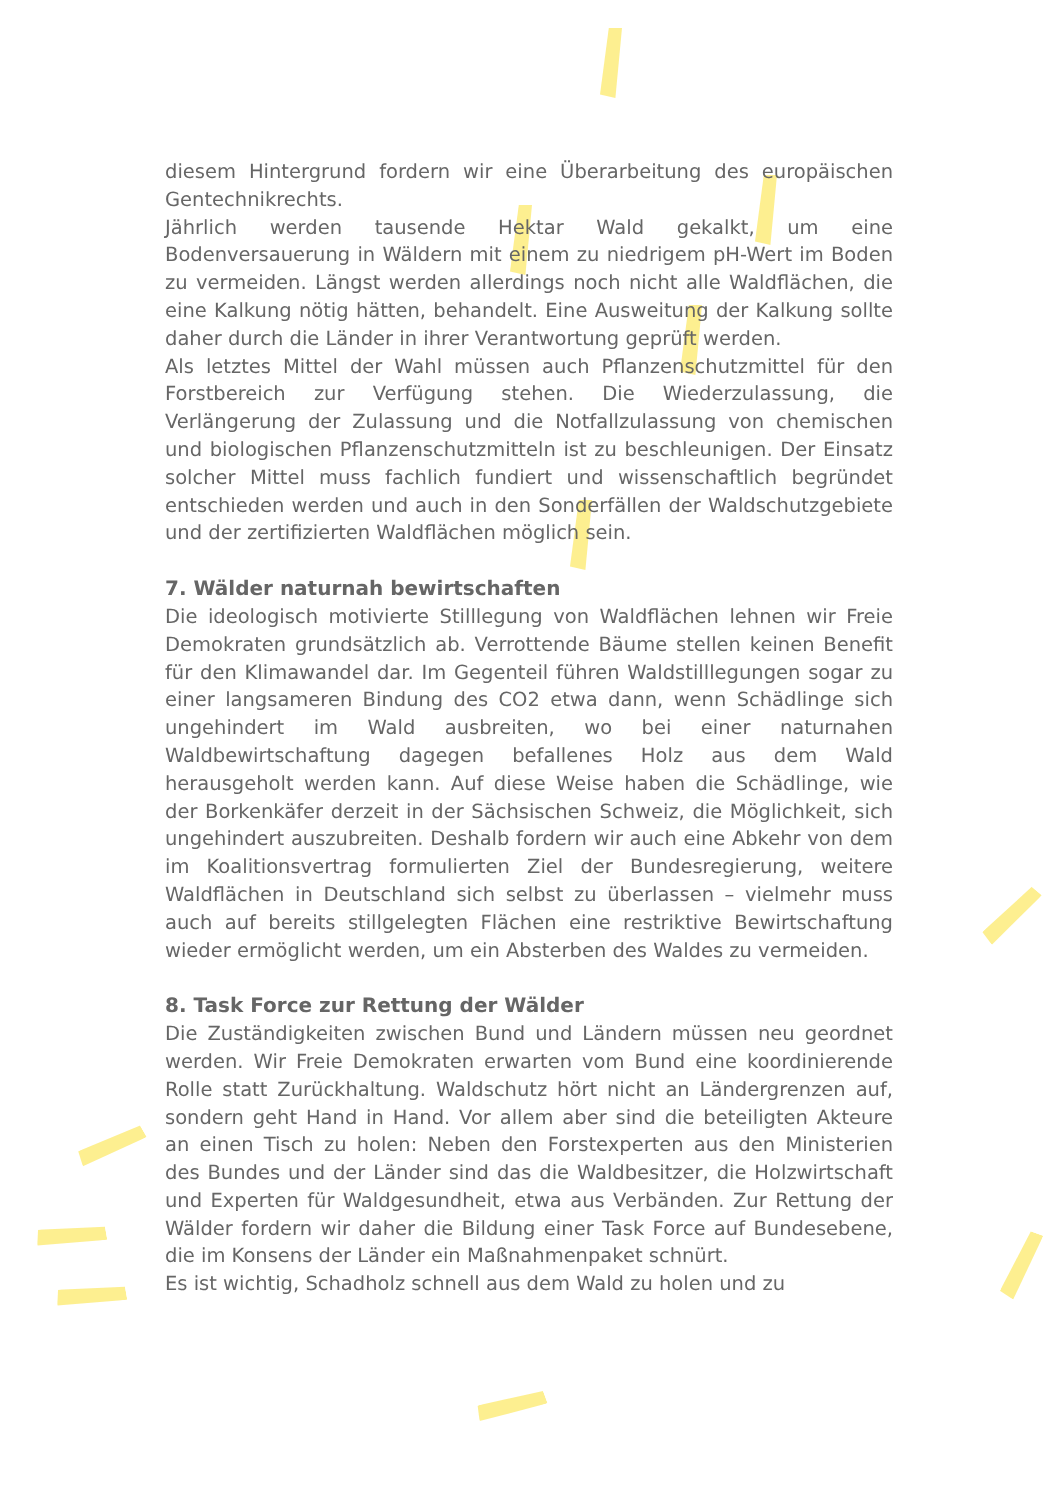diesem Hintergrund fordern wir eine Überarbeitung des europäischen Gentechnikrechts.
Jährlich werden tausende Hektar Wald gekalkt, um eine Bodenversauerung in Wäldern mit einem zu niedrigem pH-Wert im Boden zu vermeiden. Längst werden allerdings noch nicht alle Waldflächen, die eine Kalkung nötig hätten, behandelt. Eine Ausweitung der Kalkung sollte daher durch die Länder in ihrer Verantwortung geprüft werden.
Als letztes Mittel der Wahl müssen auch Pflanzenschutzmittel für den Forstbereich zur Verfügung stehen. Die Wiederzulassung, die Verlängerung der Zulassung und die Notfallzulassung von chemischen und biologischen Pflanzenschutzmitteln ist zu beschleunigen. Der Einsatz solcher Mittel muss fachlich fundiert und wissenschaftlich begründet entschieden werden und auch in den Sonderfällen der Waldschutzgebiete und der zertifizierten Waldflächen möglich sein.
7. Wälder naturnah bewirtschaften
Die ideologisch motivierte Stilllegung von Waldflächen lehnen wir Freie Demokraten grundsätzlich ab. Verrottende Bäume stellen keinen Benefit für den Klimawandel dar. Im Gegenteil führen Waldstilllegungen sogar zu einer langsameren Bindung des CO2 etwa dann, wenn Schädlinge sich ungehindert im Wald ausbreiten, wo bei einer naturnahen Waldbewirtschaftung dagegen befallenes Holz aus dem Wald herausgeholt werden kann. Auf diese Weise haben die Schädlinge, wie der Borkenkäfer derzeit in der Sächsischen Schweiz, die Möglichkeit, sich ungehindert auszubreiten. Deshalb fordern wir auch eine Abkehr von dem im Koalitionsvertrag formulierten Ziel der Bundesregierung, weitere Waldflächen in Deutschland sich selbst zu überlassen – vielmehr muss auch auf bereits stillgelegten Flächen eine restriktive Bewirtschaftung wieder ermöglicht werden, um ein Absterben des Waldes zu vermeiden.
8. Task Force zur Rettung der Wälder
Die Zuständigkeiten zwischen Bund und Ländern müssen neu geordnet werden. Wir Freie Demokraten erwarten vom Bund eine koordinierende Rolle statt Zurückhaltung. Waldschutz hört nicht an Ländergrenzen auf, sondern geht Hand in Hand. Vor allem aber sind die beteiligten Akteure an einen Tisch zu holen: Neben den Forstexperten aus den Ministerien des Bundes und der Länder sind das die Waldbesitzer, die Holzwirtschaft und Experten für Waldgesundheit, etwa aus Verbänden. Zur Rettung der Wälder fordern wir daher die Bildung einer Task Force auf Bundesebene, die im Konsens der Länder ein Maßnahmenpaket schnürt.
Es ist wichtig, Schadholz schnell aus dem Wald zu holen und zu